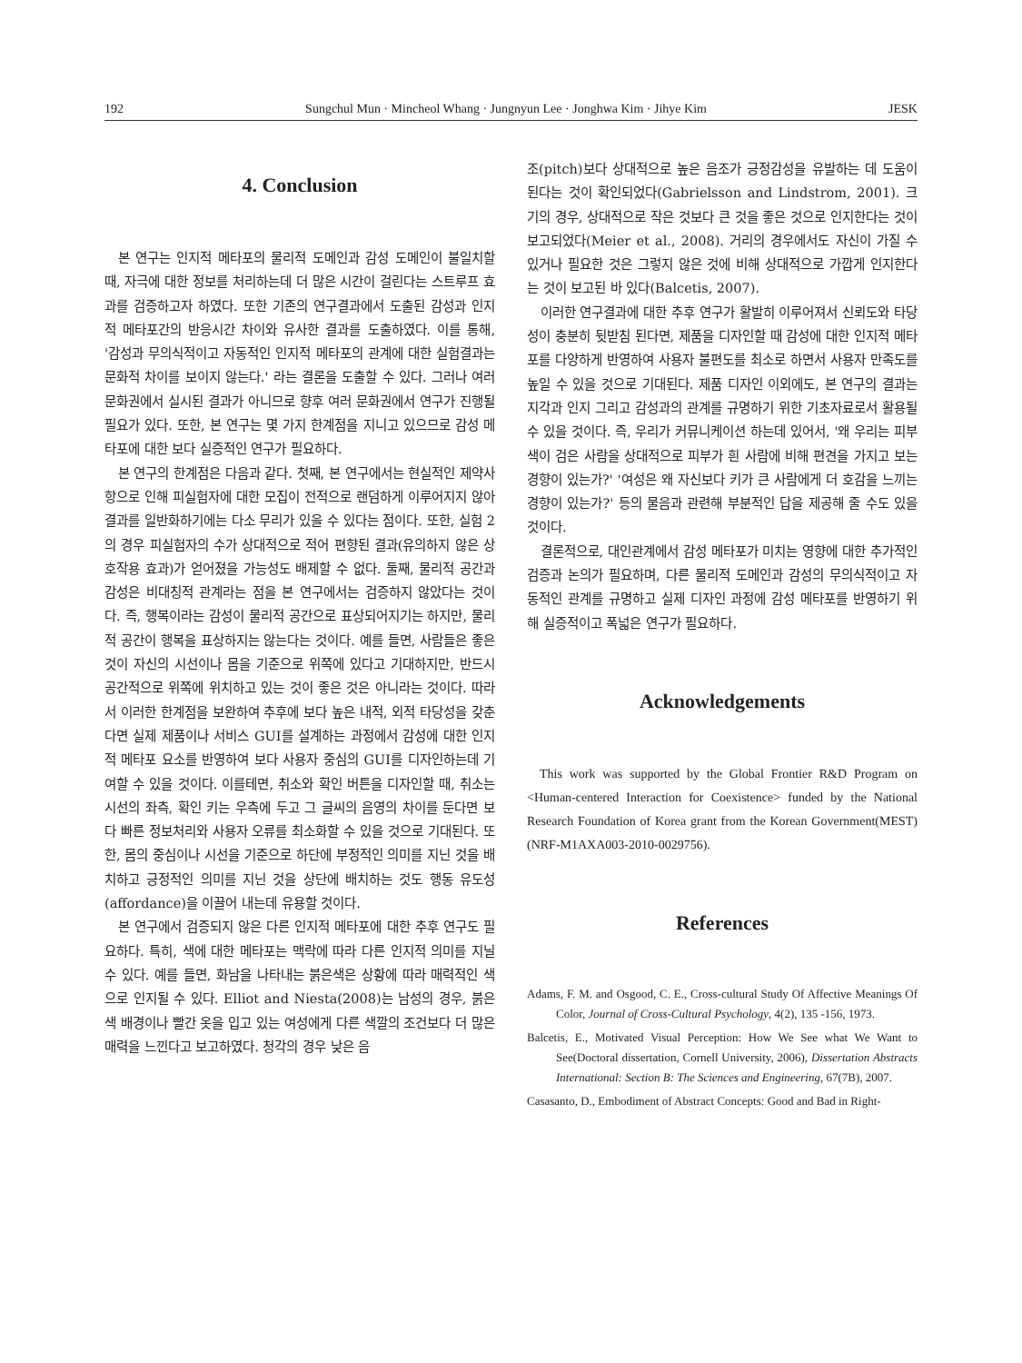192 Sungchul Mun · Mincheol Whang · Jungnyun Lee · Jonghwa Kim · Jihye Kim JESK
4. Conclusion
본 연구는 인지적 메타포의 물리적 도메인과 감성 도메인이 불일치할 때, 자극에 대한 정보를 처리하는데 더 많은 시간이 걸린다는 스트루프 효과를 검증하고자 하였다. 또한 기존의 연구결과에서 도출된 감성과 인지적 메타포간의 반응시간 차이와 유사한 결과를 도출하였다. 이를 통해, '감성과 무의식적이고 자동적인 인지적 메타포의 관계에 대한 실험결과는 문화적 차이를 보이지 않는다.' 라는 결론을 도출할 수 있다. 그러나 여러 문화권에서 실시된 결과가 아니므로 향후 여러 문화권에서 연구가 진행될 필요가 있다. 또한, 본 연구는 몇 가지 한계점을 지니고 있으므로 감성 메타포에 대한 보다 실증적인 연구가 필요하다.
본 연구의 한계점은 다음과 같다. 첫째, 본 연구에서는 현실적인 제약사항으로 인해 피실험자에 대한 모집이 전적으로 랜덤하게 이루어지지 않아 결과를 일반화하기에는 다소 무리가 있을 수 있다는 점이다. 또한, 실험 2의 경우 피실험자의 수가 상대적으로 적어 편향된 결과(유의하지 않은 상호작용 효과)가 얻어졌을 가능성도 배제할 수 없다. 둘째, 물리적 공간과 감성은 비대칭적 관계라는 점을 본 연구에서는 검증하지 않았다는 것이다. 즉, 행복이라는 감성이 물리적 공간으로 표상되어지기는 하지만, 물리적 공간이 행복을 표상하지는 않는다는 것이다. 예를 들면, 사람들은 좋은 것이 자신의 시선이나 몸을 기준으로 위쪽에 있다고 기대하지만, 반드시 공간적으로 위쪽에 위치하고 있는 것이 좋은 것은 아니라는 것이다. 따라서 이러한 한계점을 보완하여 추후에 보다 높은 내적, 외적 타당성을 갖춘다면 실제 제품이나 서비스 GUI를 설계하는 과정에서 감성에 대한 인지적 메타포 요소를 반영하여 보다 사용자 중심의 GUI를 디자인하는데 기여할 수 있을 것이다. 이를테면, 취소와 확인 버튼을 디자인할 때, 취소는 시선의 좌측, 확인 키는 우측에 두고 그 글씨의 음영의 차이를 둔다면 보다 빠른 정보처리와 사용자 오류를 최소화할 수 있을 것으로 기대된다. 또한, 몸의 중심이나 시선을 기준으로 하단에 부정적인 의미를 지닌 것을 배치하고 긍정적인 의미를 지닌 것을 상단에 배치하는 것도 행동 유도성(affordance)을 이끌어 내는데 유용할 것이다.
본 연구에서 검증되지 않은 다른 인지적 메타포에 대한 추후 연구도 필요하다. 특히, 색에 대한 메타포는 맥락에 따라 다른 인지적 의미를 지닐 수 있다. 예를 들면, 화남을 나타내는 붉은색은 상황에 따라 매력적인 색으로 인지될 수 있다. Elliot and Niesta(2008)는 남성의 경우, 붉은색 배경이나 빨간 옷을 입고 있는 여성에게 다른 색깔의 조건보다 더 많은 매력을 느낀다고 보고하였다. 청각의 경우 낮은 음
조(pitch)보다 상대적으로 높은 음조가 긍정감성을 유발하는 데 도움이 된다는 것이 확인되었다(Gabrielsson and Lindstrom, 2001). 크기의 경우, 상대적으로 작은 것보다 큰 것을 좋은 것으로 인지한다는 것이 보고되었다(Meier et al., 2008). 거리의 경우에서도 자신이 가질 수 있거나 필요한 것은 그렇지 않은 것에 비해 상대적으로 가깝게 인지한다는 것이 보고된 바 있다(Balcetis, 2007).
이러한 연구결과에 대한 추후 연구가 활발히 이루어져서 신뢰도와 타당성이 충분히 뒷받침 된다면, 제품을 디자인할 때 감성에 대한 인지적 메타포를 다양하게 반영하여 사용자 불편도를 최소로 하면서 사용자 만족도를 높일 수 있을 것으로 기대된다. 제품 디자인 이외에도, 본 연구의 결과는 지각과 인지 그리고 감성과의 관계를 규명하기 위한 기초자료로서 활용될 수 있을 것이다. 즉, 우리가 커뮤니케이션 하는데 있어서, '왜 우리는 피부색이 검은 사람을 상대적으로 피부가 흰 사람에 비해 편견을 가지고 보는 경향이 있는가?' '여성은 왜 자신보다 키가 큰 사람에게 더 호감을 느끼는 경향이 있는가?' 등의 물음과 관련해 부분적인 답을 제공해 줄 수도 있을 것이다.
결론적으로, 대인관계에서 감성 메타포가 미치는 영향에 대한 추가적인 검증과 논의가 필요하며, 다른 물리적 도메인과 감성의 무의식적이고 자동적인 관계를 규명하고 실제 디자인 과정에 감성 메타포를 반영하기 위해 실증적이고 폭넓은 연구가 필요하다.
Acknowledgements
This work was supported by the Global Frontier R&D Program on <Human-centered Interaction for Coexistence> funded by the National Research Foundation of Korea grant from the Korean Government(MEST)(NRF-M1AXA003-2010-0029756).
References
Adams, F. M. and Osgood, C. E., Cross-cultural Study Of Affective Meanings Of Color, Journal of Cross-Cultural Psychology, 4(2), 135 -156, 1973.
Balcetis, E., Motivated Visual Perception: How We See what We Want to See(Doctoral dissertation, Cornell University, 2006), Dissertation Abstracts International: Section B: The Sciences and Engineering, 67(7B), 2007.
Casasanto, D., Embodiment of Abstract Concepts: Good and Bad in Right-